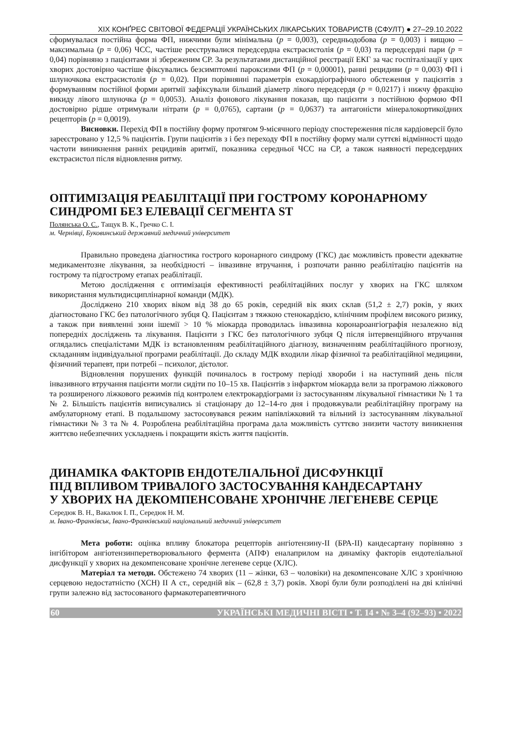XIX КОНҐРЕС СВІТОВОЇ ФЕДЕРАЦІЇ УКРАЇНСЬКИХ ЛІКАРСЬКИХ ТОВАРИСТВ (СФУЛТ) ● 27–29.10.2022
сформувалася постійна форма ФП, нижчими були мінімальна (p = 0,003), середньодобова (p = 0,003) і вищою – максимальна (p = 0,06) ЧСС, частіше реєструвалися передсердна екстрасистолія (p = 0,03) та передсердні пари (p = 0,04) порівняно з пацієнтами зі збереженим СР. За результатами дистанційної реєстрації ЕКГ за час госпіталізації у цих хворих достовірно частіше фіксувались безсимптомні пароксизми ФП (p = 0,00001), ранні рецидиви (p = 0,003) ФП і шлуночкова екстрасистолія (p = 0,02). При порівнянні параметрів ехокардіографічного обстеження у пацієнтів з формуванням постійної форми аритмії зафіксували більший діаметр лівого передсердя (p = 0,0217) і нижчу фракцію викиду лівого шлуночка (p = 0,0053). Аналіз фонового лікування показав, що пацієнти з постійною формою ФП достовірно рідше отримували нітрати (p = 0,0765), сартани (p = 0,0637) та антагоністи мінералокортикоїдних рецепторів (p = 0,0019).
Висновки. Перехід ФП в постійну форму протягом 9-місячного періоду спостереження після кардіоверсії було зареєстровано у 12,5 % пацієнтів. Групи пацієнтів з і без переходу ФП в постійну форму мали суттєві відмінності щодо частоти виникнення ранніх рецидивів аритмії, показника середньої ЧСС на СР, а також наявності передсердних екстрасистол після відновлення ритму.
ОПТИМІЗАЦІЯ РЕАБІЛІТАЦІЇ ПРИ ГОСТРОМУ КОРОНАРНОМУ СИНДРОМІ БЕЗ ЕЛЕВАЦІЇ СЕГМЕНТА ST
Полянська О. С., Тащук В. К., Гречко С. І.
м. Чернівці, Буковинський державний медичний університет
Правильно проведена діагностика гострого коронарного синдрому (ГКС) дає можливість провести адекватне медикаментозне лікування, за необхідності – інвазивне втручання, і розпочати ранню реабілітацію пацієнтів на гострому та підгострому етапах реабілітації.
Метою дослідження є оптимізація ефективності реабілітаційних послуг у хворих на ГКС шляхом використання мультидисциплінарної команди (МДК).
Досліджено 210 хворих віком від 38 до 65 років, середній вік яких склав (51,2 ± 2,7) років, у яких діагностовано ГКС без патологічного зубця Q. Пацієнтам з тяжкою стенокардією, клінічним профілем високого ризику, а також при виявленні зони ішемії > 10 % міокарда проводилась інвазивна коронароангіографія незалежно від попередніх досліджень та лікування. Пацієнти з ГКС без патологічного зубця Q після інтервенційного втручання оглядались спеціалістами МДК із встановленням реабілітаційного діагнозу, визначенням реабілітаційного прогнозу, складанням індивідуальної програми реабілітації. До складу МДК входили лікар фізичної та реабілітаційної медицини, фізичний терапевт, при потребі – психолог, дієтолог.
Відновлення порушених функцій починалось в гострому періоді хвороби і на наступний день після інвазивного втручання пацієнти могли сидіти по 10–15 хв. Пацієнтів з інфарктом міокарда вели за програмою ліжкового та розширеного ліжкового режимів під контролем електрокардіограми із застосуванням лікувальної гімнастики № 1 та № 2. Більшість пацієнтів виписувались зі стаціонару до 12–14-го дня і продовжували реабілітаційну програму на амбулаторному етапі. В подальшому застосовувався режим напівліжковий та вільний із застосуванням лікувальної гімнастики № 3 та № 4. Розроблена реабілітаційна програма дала можливість суттєво знизити частоту виникнення життєво небезпечних ускладнень і покращити якість життя пацієнтів.
ДИНАМІКА ФАКТОРІВ ЕНДОТЕЛІАЛЬНОЇ ДИСФУНКЦІЇ
ПІД ВПЛИВОМ ТРИВАЛОГО ЗАСТОСУВАННЯ КАНДЕСАРТАНУ
У ХВОРИХ НА ДЕКОМПЕНСОВАНЕ ХРОНІЧНЕ ЛЕГЕНЕВЕ СЕРЦЕ
Середюк В. Н., Вакалюк І. П., Середюк Н. М.
м. Івано-Франківськ, Івано-Франківський національний медичний університет
Мета роботи: оцінка впливу блокатора рецепторів ангіотензину-ІІ (БРА-ІІ) кандесартану порівняно з інгібітором ангіотензинперетворювального фермента (АПФ) еналаприлом на динаміку факторів ендотеліальної дисфункції у хворих на декомпенсоване хронічне легеневе серце (ХЛС).
Матеріал та методи. Обстежено 74 хворих (11 – жінки, 63 – чоловіки) на декомпенсоване ХЛС з хронічною серцевою недостатністю (ХСН) ІІ А ст., середній вік – (62,8 ± 3,7) років. Хворі були були розподілені на дві клінічні групи залежно від застосованого фармакотерапевтичного
60 УКРАЇНСЬКІ МЕДИЧНІ ВІСТІ • Т. 14 • № 3–4 (92–93) • 2022